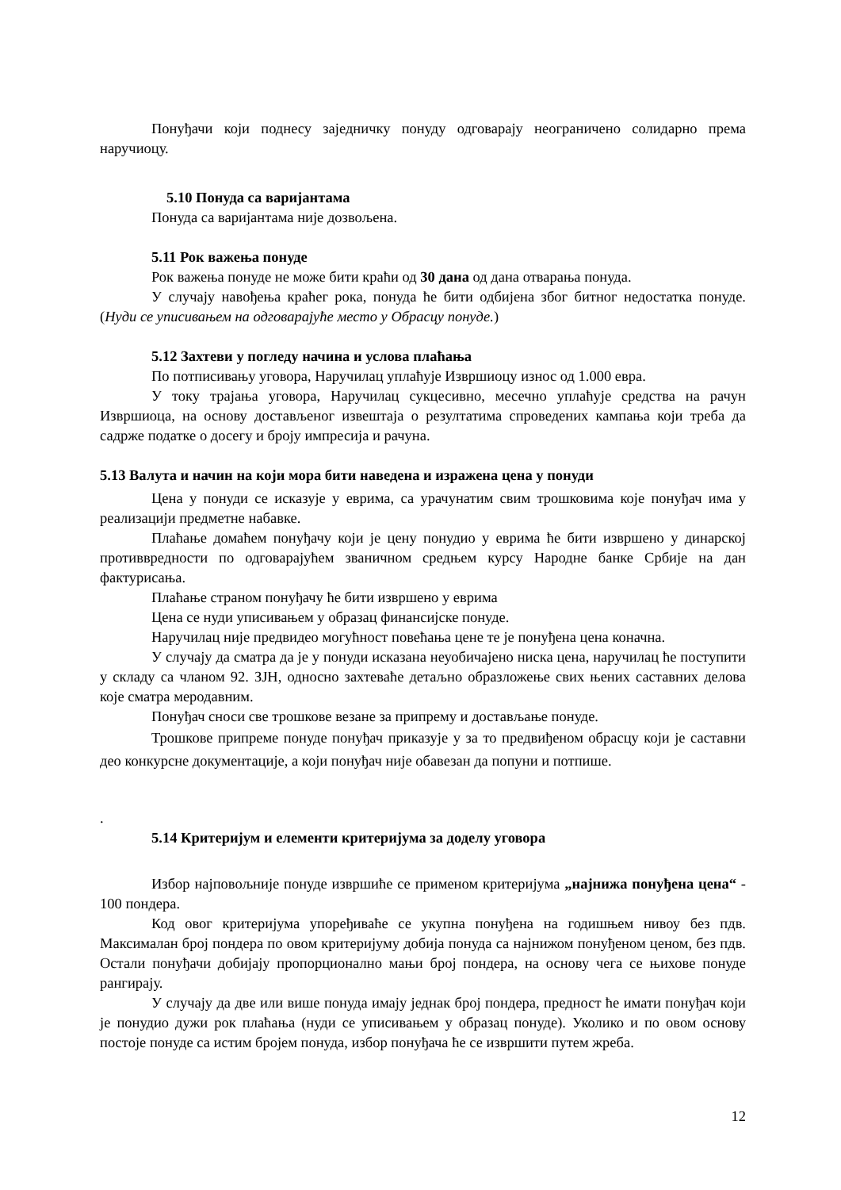Понуђачи који поднесу заједничку понуду одговарају неограничено солидарно према наручиоцу.
5.10 Понуда са варијантама
Понуда са варијантама није дозвољена.
5.11 Рок важења понуде
Рок важења понуде не може бити краћи од 30 дана од дана отварања понуда.
У случају навођења краћег рока, понуда ће бити одбијена због битног недостатка понуде. (Нуди се уписивањем на одговарајуће место у Обрасцу понуде.)
5.12 Захтеви у погледу начина и услова плаћања
По потписивању уговора, Наручилац уплаћује Извршиоцу износ од 1.000 евра.
У току трајања уговора, Наручилац сукцесивно, месечно уплаћује средства на рачун Извршиоца, на основу достављеног извештаја о резултатима спроведених кампања који треба да садрже податке о досегу и броју импресија и рачуна.
5.13 Валута и начин на који мора бити наведена и изражена цена у понуди
Цена у понуди се исказује у еврима, са урачунатим свим трошковима које понуђач има у реализацији предметне набавке.
Плаћање домаћем понуђачу који је цену понудио у еврима ће бити извршено у динарској противвредности по одговарајућем званичном средњем курсу Народне банке Србије на дан фактурисања.
Плаћање страном понуђачу ће бити извршено у еврима
Цена се нуди уписивањем у образац финансијске понуде.
Наручилац није предвидео могућност повећања цене те је понуђена цена коначна.
У случају да сматра да је у понуди исказана неуобичајено ниска цена, наручилац ће поступити у складу са чланом 92. ЗЈН, односно захтеваће детаљно образложење свих њених саставних делова које сматра меродавним.
Понуђач сноси све трошкове везане за припрему и достављање понуде.
Трошкове припреме понуде понуђач приказује у за то предвиђеном обрасцу који је саставни део конкурсне документације, а који понуђач није обавезан да попуни и потпише.
.
5.14 Критеријум и елементи критеријума за доделу уговора
Избор најповољније понуде извршиће се применом критеријума „најнижа понуђена цена“ - 100 пондера.
Код овог критеријума упоређиваће се укупна понуђена на годишњем нивоу без пдв. Максималан број пондера по овом критеријуму добија понуда са најнижом понуђеном ценом, без пдв. Остали понуђачи добијају пропорционално мањи број пондера, на основу чега се њихове понуде рангирају.
У случају да две или више понуда имају једнак број пондера, предност ће имати понуђач који је понудио дужи рок плаћања (нуди се уписивањем у образац понуде). Уколико и по овом основу постоје понуде са истим бројем понуда, избор понуђача ће се извршити путем жреба.
12